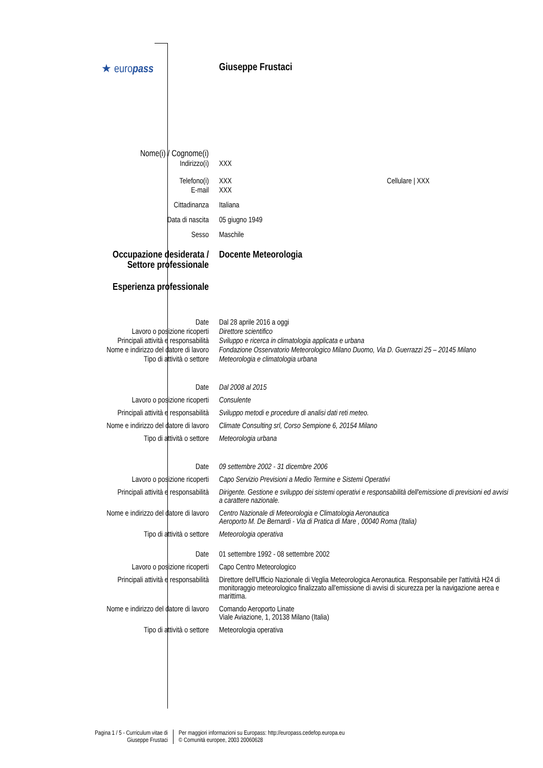| ★ euro pass | Giuseppe Frustaci |
| Nome(i) / Cognome(i) | |
| Indirizzo(i) | XXX |
| Telefono(i) | XXX Cellulare / XXX |
| E-mail | XXX |
| Cittadinanza | Italiana |
| Data di nascita | 05 giugno 1949 |
| Sesso | Maschile |
| Occupazione desiderata / Settore professionale | Docente Meteorologia |
| Esperienza professionale | |
| Date | Dal 28 aprile 2016 a oggi |
| Lavoro o posizione ricoperti | Direttore scientifico |
| Principali attività e responsabilità | Sviluppo e ricerca in climatologia applicata e urbana |
| Nome e indirizzo del datore di lavoro | Fondazione Osservatorio Meteorologico Milano Duomo, Via D. Guerrazzi 25 – 20145 Milano |
| Tipo di attività o settore | Meteorologia e climatologia urbana |
| Date | Dal 2008 al 2015 |
| Lavoro o posizione ricoperti | Consulente |
| Principali attività e responsabilità | Sviluppo metodi e procedure di analisi dati reti meteo. |
| Nome e indirizzo del datore di lavoro | Climate Consulting srl, Corso Sempione 6, 20154 Milano |
| Tipo di attività o settore | Meteorologia urbana |
| Date | 09 settembre 2002 - 31 dicembre 2006 |
| Lavoro o posizione ricoperti | Capo Servizio Previsioni a Medio Termine e Sistemi Operativi |
| Principali attività e responsabilità | Dirigente. Gestione e sviluppo dei sistemi operativi e responsabilità dell'emissione di previsioni ed avvisi a carattere nazionale. |
| Nome e indirizzo del datore di lavoro | Centro Nazionale di Meteorologia e Climatologia Aeronautica Aeroporto M. De Bernardi - Via di Pratica di Mare , 00040 Roma (Italia) |
| Tipo di attività o settore | Meteorologia operativa |
| Date | 01 settembre 1992 - 08 settembre 2002 |
| Lavoro o posizione ricoperti | Capo Centro Meteorologico |
| Principali attività e responsabilità | Direttore dell'Ufficio Nazionale di Veglia Meteorologica Aeronautica. Responsabile per l'attività H24 di monitoraggio meteorologico finalizzato all'emissione di avvisi di sicurezza per la navigazione aerea e marittima. |
| Nome e indirizzo del datore di lavoro | Comando Aeroporto Linate Viale Aviazione, 1, 20138 Milano (Italia) |
| Tipo di attività o settore | Meteorologia operativa |
Pagina 1 / 5 - Curriculum vitae di
Giuseppe Frustaci
Per maggiori informazioni su Europass: http://europass.cedefop.europa.eu
© Comunità europee, 2003 20060628